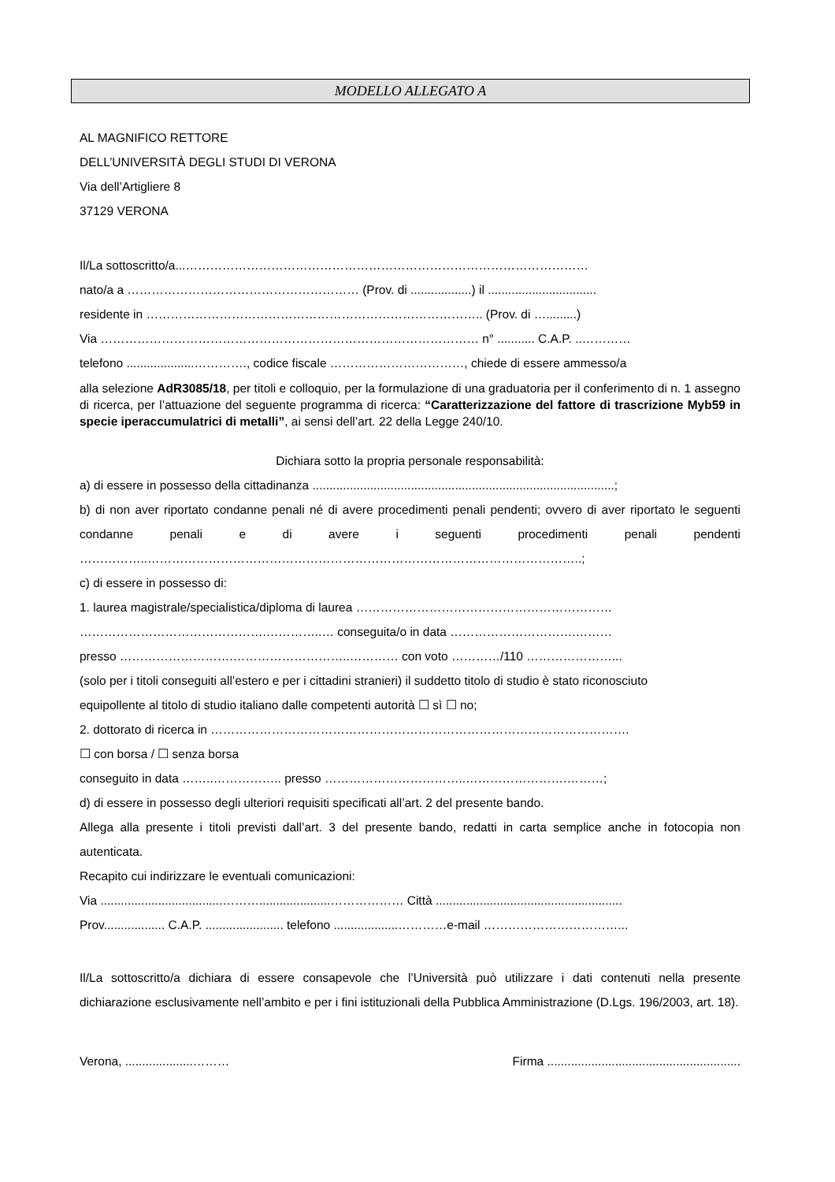MODELLO ALLEGATO A
AL MAGNIFICO RETTORE
DELL’UNIVERSITÀ DEGLI STUDI DI VERONA
Via dell’Artigliere 8
37129 VERONA
Il/La sottoscritto/a...………………………………………………………………………………………
nato/a a ………………………………………………… (Prov. di ..................) il ................................
residente in ……………………………………………………………………….. (Prov. di ….........)
Via ………………………………………………………………………………… n° ........... C.A.P. ..…………
telefono ....................…………., codice fiscale ……………………………, chiede di essere ammesso/a
alla selezione AdR3085/18, per titoli e colloquio, per la formulazione di una graduatoria per il conferimento di n. 1 assegno di ricerca, per l’attuazione del seguente programma di ricerca: “Caratterizzazione del fattore di trascrizione Myb59 in specie iperaccumulatrici di metalli”, ai sensi dell’art. 22 della Legge 240/10.
Dichiara sotto la propria personale responsabilità:
a) di essere in possesso della cittadinanza .........................................................................................;
b) di non aver riportato condanne penali né di avere procedimenti penali pendenti; ovvero di aver riportato le seguenti condanne penali e di avere i seguenti procedimenti penali pendenti
……………..……………………………………………………………………………………………..;
c) di essere in possesso di:
1. laurea magistrale/specialistica/diploma di laurea ………………………………………………………
……………………………………….…………..… conseguita/o in data ………………………….………
presso ……………………….………………………..………… con voto …………/110 …………………...
(solo per i titoli conseguiti all’estero e per i cittadini stranieri) il suddetto titolo di studio è stato riconosciuto
equipollente al titolo di studio italiano dalle competenti autorità ☐ sì ☐ no;
2. dottorato di ricerca in ………………………………………………………………………………………….
☐ con borsa / ☐ senza borsa
conseguito in data ……..…………….. presso ……………………………..…………………….………;
d) di essere in possesso degli ulteriori requisiti specificati all’art. 2 del presente bando.
Allega alla presente i titoli previsti dall’art. 3 del presente bando, redatti in carta semplice anche in fotocopia non autenticata.
Recapito cui indirizzare le eventuali comunicazioni:
Via ....................................……….....................……………… Città .......................................................
Prov.................. C.A.P. ....................... telefono ...................…………e-mail ……………………………...
Il/La sottoscritto/a dichiara di essere consapevole che l’Università può utilizzare i dati contenuti nella presente dichiarazione esclusivamente nell’ambito e per i fini istituzionali della Pubblica Amministrazione (D.Lgs. 196/2003, art. 18).
Verona, ....................………
Firma .........................................................